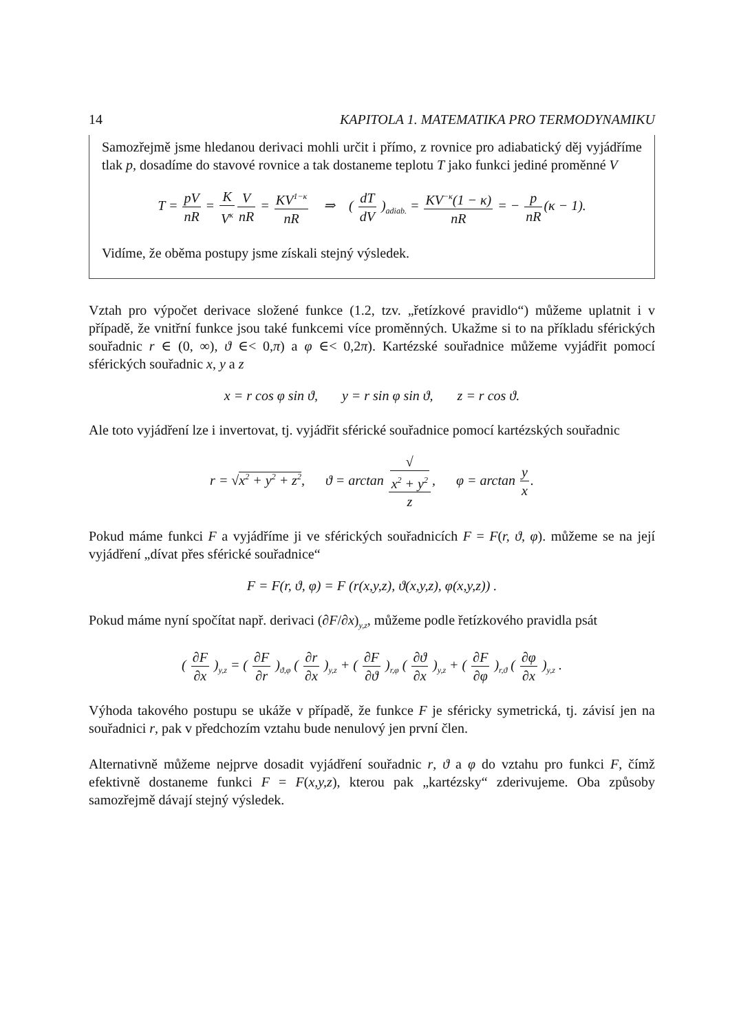14 KAPITOLA 1. MATEMATIKA PRO TERMODYNAMIKU
Samozřejmě jsme hledanou derivaci mohli určit i přímo, z rovnice pro adiabatický děj vyjádříme tlak p, dosadíme do stavové rovnice a tak dostaneme teplotu T jako funkci jediné proměnné V
T = pV nR = K V<sup>κ</sup> V nR = KV<sup>1−κ</sup> nR ⇒ ( dT dV )<sub>adiab.</sub> = KV<sup>−κ</sup>(1 − κ) nR = − p nR(κ − 1).
Vidíme, že oběma postupy jsme získali stejný výsledek.
Vztah pro výpočet derivace složené funkce (1.2, tzv. „řetízkové pravidlo“) můžeme uplatnit i v případě, že vnitřní funkce jsou také funkcemi více proměnných. Ukažme si to na příkladu sférických souřadnic r ∈ (0, ∞), ϑ ∈< 0,π) a φ ∈< 0,2π). Kartézské souřadnice můžeme vyjádřit pomocí sférických souřadnic x, y a z
x = r cos φ sin ϑ, y = r sin φ sin ϑ, z = r cos ϑ.
Ale toto vyjádření lze i invertovat, tj. vyjádřit sférické souřadnice pomocí kartézských souřadnic
r = √x<sup>2</sup> + y<sup>2</sup> + z<sup>2</sup>, ϑ = arctan √
x<sup>2</sup> + y<sup>2</sup> z, φ = arctan y x.
Pokud máme funkci F a vyjádříme ji ve sférických souřadnicích F = F(r, ϑ, φ). můžeme se na její vyjádření „dívat přes sférické souřadnice“
F = F(r, ϑ, φ) = F (r(x,y,z), ϑ(x,y,z), φ(x,y,z)) .
Pokud máme nyní spočítat např. derivaci (∂F/∂x)<sub>y,z</sub>, můžeme podle řetízkového pravidla psát
( ∂F ∂x )<sub>y,z</sub> = ( ∂F ∂r )<sub>ϑ,φ</sub> ( ∂r ∂x )<sub>y,z</sub> + ( ∂F ∂ϑ )<sub>r,φ</sub> ( ∂ϑ ∂x )<sub>y,z</sub> + ( ∂F ∂φ )<sub>r,ϑ</sub> ( ∂φ ∂x )<sub>y,z</sub> .
Výhoda takového postupu se ukáže v případě, že funkce F je sféricky symetrická, tj. závisí jen na souřadnici r, pak v předchozím vztahu bude nenulový jen první člen.
Alternativně můžeme nejprve dosadit vyjádření souřadnic r, ϑ a φ do vztahu pro funkci F, čímž efektivně dostaneme funkci F = F(x,y,z), kterou pak „kartézsky“ zderivujeme. Oba způsoby samozřejmě dávají stejný výsledek.